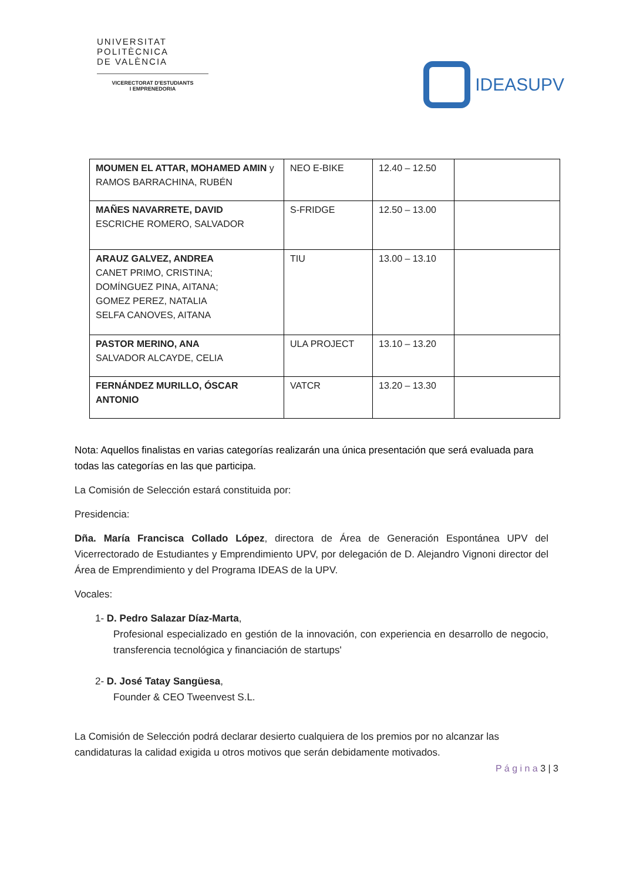UNIVERSITAT
POLITÈCNICA
DE VALÈNCIA
VICERECTORAT D'ESTUDIANTS
I EMPRENEDORIA
IDEASUPV
| MOUMEN EL ATTAR, MOHAMED AMIN y RAMOS BARRACHINA, RUBÉN | NEO E-BIKE | 12.40 – 12.50 | |
| MAÑES NAVARRETE, DAVID ESCRICHE ROMERO, SALVADOR | S-FRIDGE | 12.50 – 13.00 | |
| ARAUZ GALVEZ, ANDREA CANET PRIMO, CRISTINA; DOMÍNGUEZ PINA, AITANA; GOMEZ PEREZ, NATALIA SELFA CANOVES, AITANA | TIU | 13.00 – 13.10 | |
| PASTOR MERINO, ANA SALVADOR ALCAYDE, CELIA | ULA PROJECT | 13.10 – 13.20 | |
| FERNÁNDEZ MURILLO, ÓSCAR ANTONIO | VATCR | 13.20 – 13.30 | |
Nota: Aquellos finalistas en varias categorías realizarán una única presentación que será evaluada para todas las categorías en las que participa.
La Comisión de Selección estará constituida por:
Presidencia:
Dña. María Francisca Collado López, directora de Área de Generación Espontánea UPV del Vicerrectorado de Estudiantes y Emprendimiento UPV, por delegación de D. Alejandro Vignoni director del Área de Emprendimiento y del Programa IDEAS de la UPV.
Vocales:
1- D. Pedro Salazar Díaz-Marta,
Profesional especializado en gestión de la innovación, con experiencia en desarrollo de negocio, transferencia tecnológica y financiación de startups'
2- D. José Tatay Sangüesa,
Founder & CEO Tweenvest S.L.
La Comisión de Selección podrá declarar desierto cualquiera de los premios por no alcanzar las candidaturas la calidad exigida u otros motivos que serán debidamente motivados.
P á g i n a 3 | 3